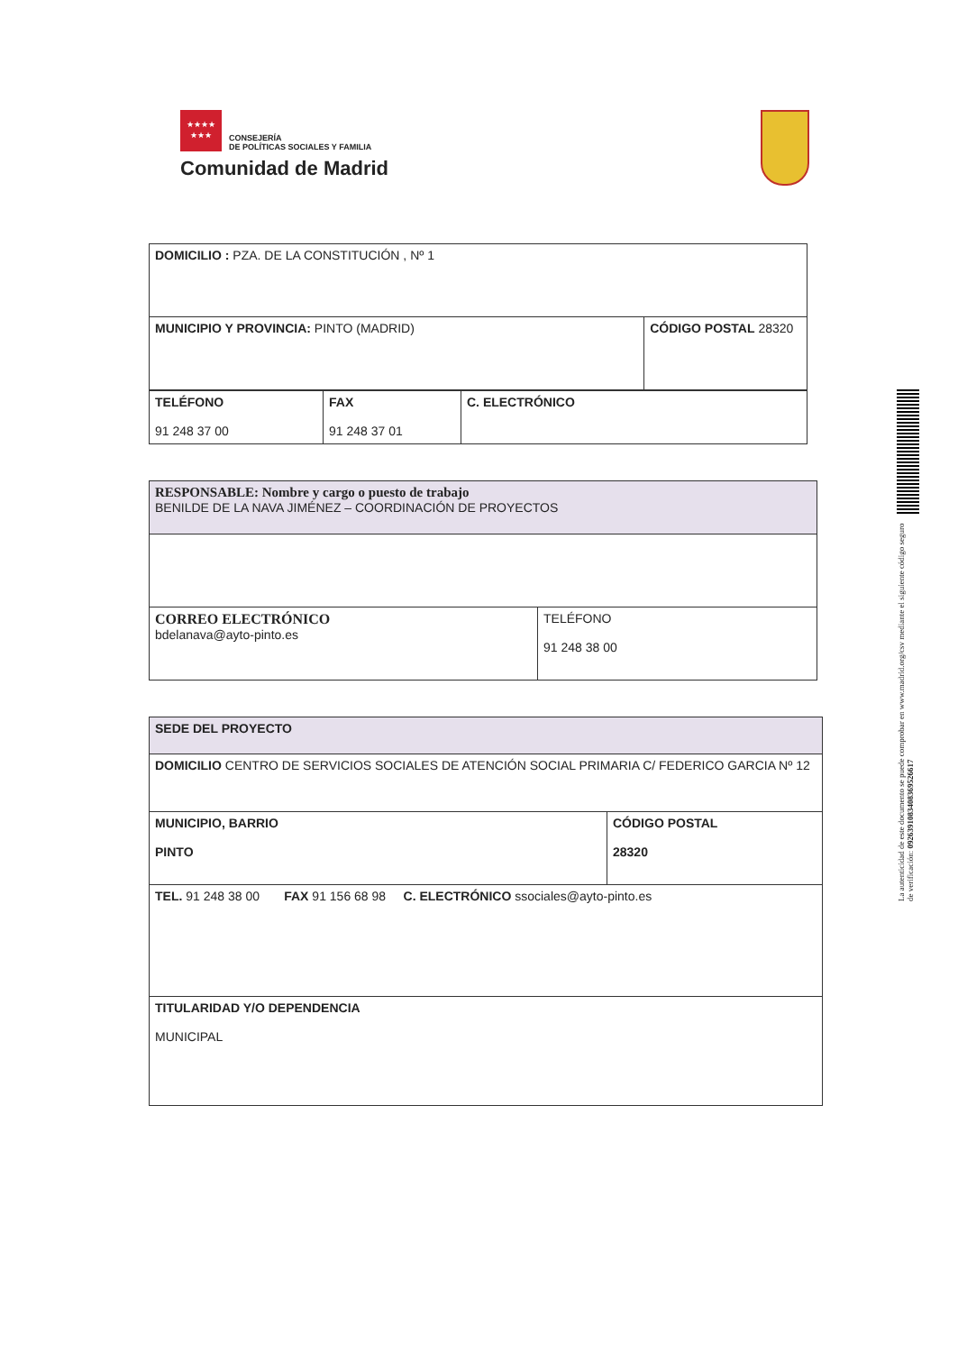★★★★
★★★
CONSEJERÍA
DE POLÍTICAS SOCIALES Y FAMILIA
Comunidad de Madrid
| DOMICILIO : PZA. DE LA CONSTITUCIÓN , Nº 1 | |
| MUNICIPIO Y PROVINCIA: PINTO (MADRID) | CÓDIGO POSTAL 28320 |
| TELÉFONO 91 248 37 00 | FAX 91 248 37 01 | C. ELECTRÓNICO |
| RESPONSABLE: Nombre y cargo o puesto de trabajo BENILDE DE LA NAVA JIMÉNEZ – COORDINACIÓN DE PROYECTOS | |
| CORREO ELECTRÓNICO bdelanava@ayto-pinto.es | TELÉFONO 91 248 38 00 |
| SEDE DEL PROYECTO | |
| DOMICILIO CENTRO DE SERVICIOS SOCIALES DE ATENCIÓN SOCIAL PRIMARIA C/ FEDERICO GARCIA Nº 12 | |
| MUNICIPIO, BARRIO PINTO | CÓDIGO POSTAL 28320 |
| TEL. 91 248 38 00 FAX 91 156 68 98 C. ELECTRÓNICO ssociales@ayto-pinto.es | |
| TITULARIDAD Y/O DEPENDENCIA MUNICIPAL | |
La autenticidad de este documento se puede comprobar en www.madrid.org/csv mediante el siguiente código seguro de verificación: 0926391083408369526617